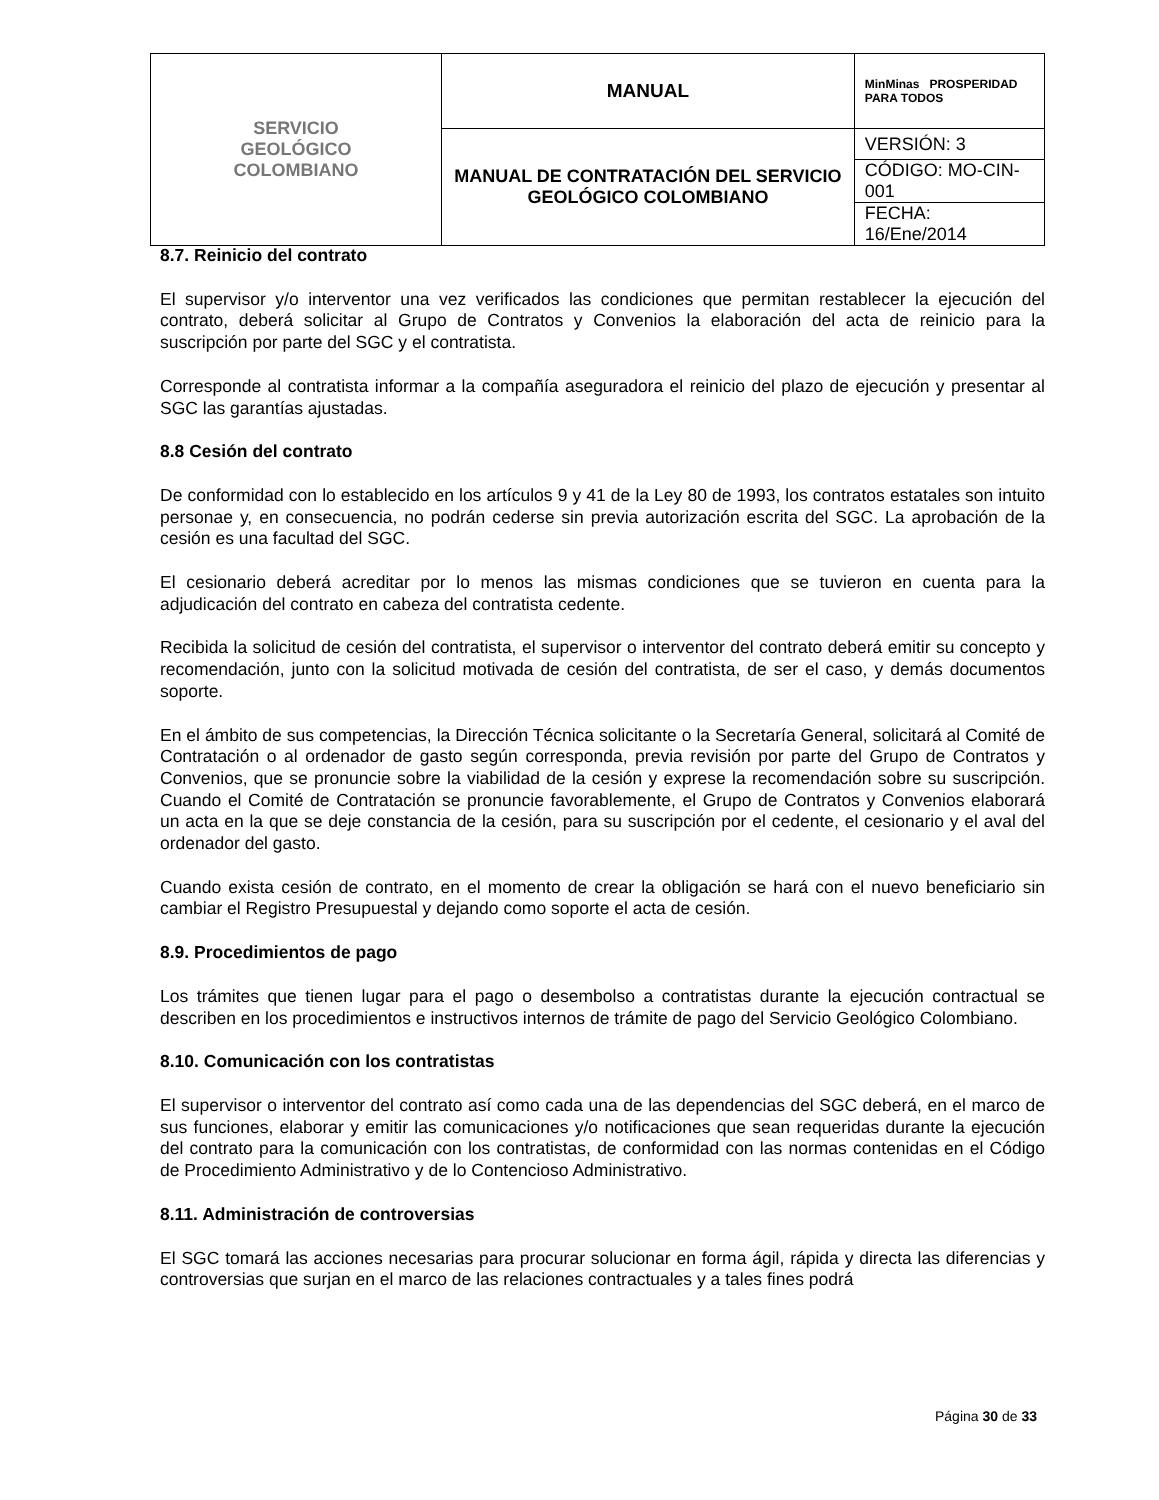| SERVICIO GEOLÓGICO COLOMBIANO | MANUAL | MinMinas PROSPERIDAD PARA TODOS |
| | MANUAL DE CONTRATACIÓN DEL SERVICIO GEOLÓGICO COLOMBIANO | VERSIÓN: 3 |
| | | CÓDIGO: MO-CIN-001 |
| | | FECHA: 16/Ene/2014 |
8.7. Reinicio del contrato
El supervisor y/o interventor una vez verificados las condiciones que permitan restablecer la ejecución del contrato, deberá solicitar al Grupo de Contratos y Convenios la elaboración del acta de reinicio para la suscripción por parte del SGC y el contratista.
Corresponde al contratista informar a la compañía aseguradora el reinicio del plazo de ejecución y presentar al SGC las garantías ajustadas.
8.8 Cesión del contrato
De conformidad con lo establecido en los artículos 9 y 41 de la Ley 80 de 1993, los contratos estatales son intuito personae y, en consecuencia, no podrán cederse sin previa autorización escrita del SGC. La aprobación de la cesión es una facultad del SGC.
El cesionario deberá acreditar por lo menos las mismas condiciones que se tuvieron en cuenta para la adjudicación del contrato en cabeza del contratista cedente.
Recibida la solicitud de cesión del contratista, el supervisor o interventor del contrato deberá emitir su concepto y recomendación, junto con la solicitud motivada de cesión del contratista, de ser el caso, y demás documentos soporte.
En el ámbito de sus competencias, la Dirección Técnica solicitante o la Secretaría General, solicitará al Comité de Contratación o al ordenador de gasto según corresponda, previa revisión por parte del Grupo de Contratos y Convenios, que se pronuncie sobre la viabilidad de la cesión y exprese la recomendación sobre su suscripción. Cuando el Comité de Contratación se pronuncie favorablemente, el Grupo de Contratos y Convenios elaborará un acta en la que se deje constancia de la cesión, para su suscripción por el cedente, el cesionario y el aval del ordenador del gasto.
Cuando exista cesión de contrato, en el momento de crear la obligación se hará con el nuevo beneficiario sin cambiar el Registro Presupuestal y dejando como soporte el acta de cesión.
8.9. Procedimientos de pago
Los trámites que tienen lugar para el pago o desembolso a contratistas durante la ejecución contractual se describen en los procedimientos e instructivos internos de trámite de pago del Servicio Geológico Colombiano.
8.10. Comunicación con los contratistas
El supervisor o interventor del contrato así como cada una de las dependencias del SGC deberá, en el marco de sus funciones, elaborar y emitir las comunicaciones y/o notificaciones que sean requeridas durante la ejecución del contrato para la comunicación con los contratistas, de conformidad con las normas contenidas en el Código de Procedimiento Administrativo y de lo Contencioso Administrativo.
8.11. Administración de controversias
El SGC tomará las acciones necesarias para procurar solucionar en forma ágil, rápida y directa las diferencias y controversias que surjan en el marco de las relaciones contractuales y a tales fines podrá
Página 30 de 33